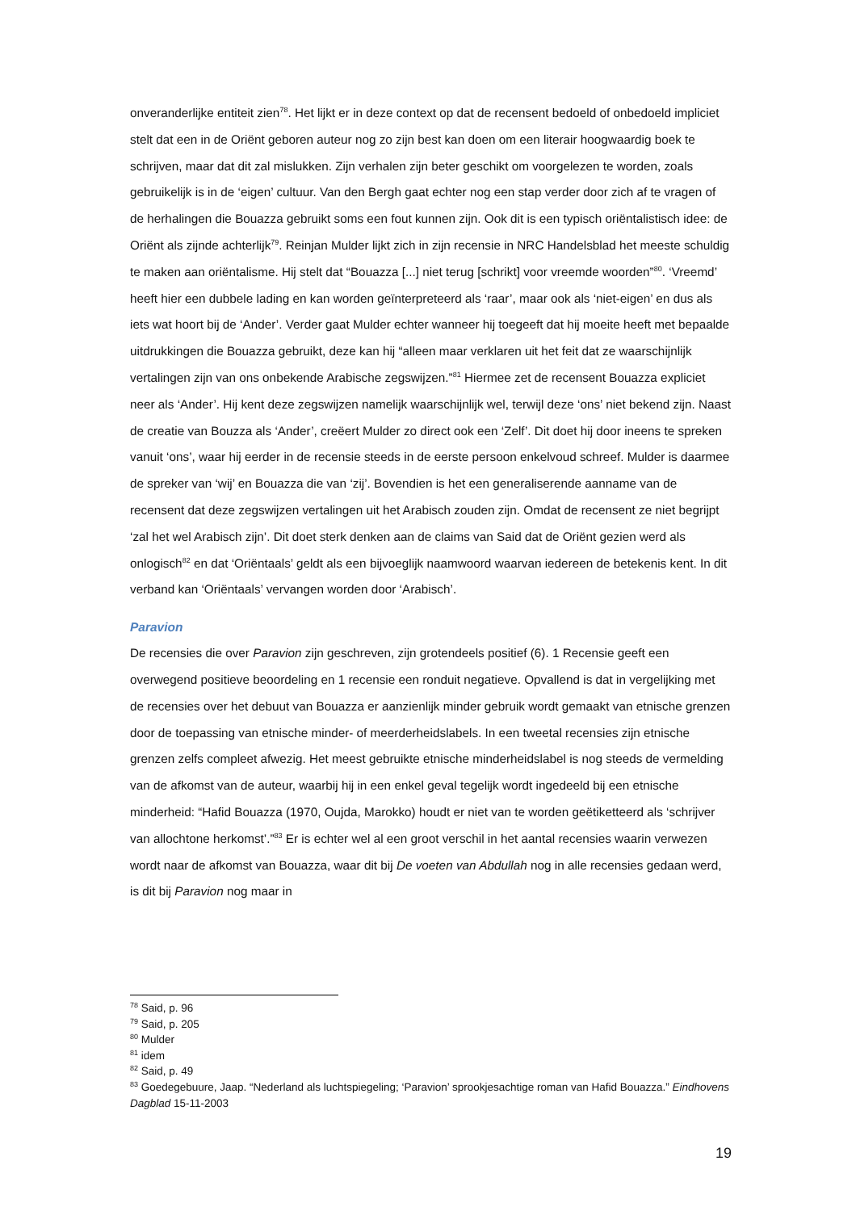onveranderlijke entiteit zien<sup>78</sup>. Het lijkt er in deze context op dat de recensent bedoeld of onbedoeld impliciet stelt dat een in de Oriënt geboren auteur nog zo zijn best kan doen om een literair hoogwaardig boek te schrijven, maar dat dit zal mislukken. Zijn verhalen zijn beter geschikt om voorgelezen te worden, zoals gebruikelijk is in de ‘eigen’ cultuur. Van den Bergh gaat echter nog een stap verder door zich af te vragen of de herhalingen die Bouazza gebruikt soms een fout kunnen zijn. Ook dit is een typisch oriëntalistisch idee: de Oriënt als zijnde achterlijk<sup>79</sup>. Reinjan Mulder lijkt zich in zijn recensie in NRC Handelsblad het meeste schuldig te maken aan oriëntalisme. Hij stelt dat “Bouazza [...] niet terug [schrikt] voor vreemde woorden”<sup>80</sup>. ‘Vreemd’ heeft hier een dubbele lading en kan worden geïnterpreteerd als ‘raar’, maar ook als ‘niet-eigen’ en dus als iets wat hoort bij de ‘Ander’. Verder gaat Mulder echter wanneer hij toegeeft dat hij moeite heeft met bepaalde uitdrukkingen die Bouazza gebruikt, deze kan hij “alleen maar verklaren uit het feit dat ze waarschijnlijk vertalingen zijn van ons onbekende Arabische zegswijzen.”<sup>81</sup> Hiermee zet de recensent Bouazza expliciet neer als ‘Ander’. Hij kent deze zegswijzen namelijk waarschijnlijk wel, terwijl deze ‘ons’ niet bekend zijn. Naast de creatie van Bouzza als ‘Ander’, creëert Mulder zo direct ook een ‘Zelf’. Dit doet hij door ineens te spreken vanuit ‘ons’, waar hij eerder in de recensie steeds in de eerste persoon enkelvoud schreef. Mulder is daarmee de spreker van ‘wij’ en Bouazza die van ‘zij’. Bovendien is het een generaliserende aanname van de recensent dat deze zegswijzen vertalingen uit het Arabisch zouden zijn. Omdat de recensent ze niet begrijpt ‘zal het wel Arabisch zijn’. Dit doet sterk denken aan de claims van Said dat de Oriënt gezien werd als onlogisch<sup>82</sup> en dat ‘Oriëntaals’ geldt als een bijvoeglijk naamwoord waarvan iedereen de betekenis kent. In dit verband kan ‘Oriëntaals’ vervangen worden door ‘Arabisch’.
Paravion
De recensies die over Paravion zijn geschreven, zijn grotendeels positief (6). 1 Recensie geeft een overwegend positieve beoordeling en 1 recensie een ronduit negatieve. Opvallend is dat in vergelijking met de recensies over het debuut van Bouazza er aanzienlijk minder gebruik wordt gemaakt van etnische grenzen door de toepassing van etnische minder- of meerderheidslabels. In een tweetal recensies zijn etnische grenzen zelfs compleet afwezig. Het meest gebruikte etnische minderheidslabel is nog steeds de vermelding van de afkomst van de auteur, waarbij hij in een enkel geval tegelijk wordt ingedeeld bij een etnische minderheid: “Hafid Bouazza (1970, Oujda, Marokko) houdt er niet van te worden geëtiketteerd als ‘schrijver van allochtone herkomst’.”<sup>83</sup> Er is echter wel al een groot verschil in het aantal recensies waarin verwezen wordt naar de afkomst van Bouazza, waar dit bij De voeten van Abdullah nog in alle recensies gedaan werd, is dit bij Paravion nog maar in
<sup>78</sup> Said, p. 96
<sup>79</sup> Said, p. 205
<sup>80</sup> Mulder
<sup>81</sup> idem
<sup>82</sup> Said, p. 49
<sup>83</sup> Goedegebuure, Jaap. “Nederland als luchtspiegeling; ‘Paravion’ sprookjesachtige roman van Hafid Bouazza.” Eindhovens Dagblad 15-11-2003
19